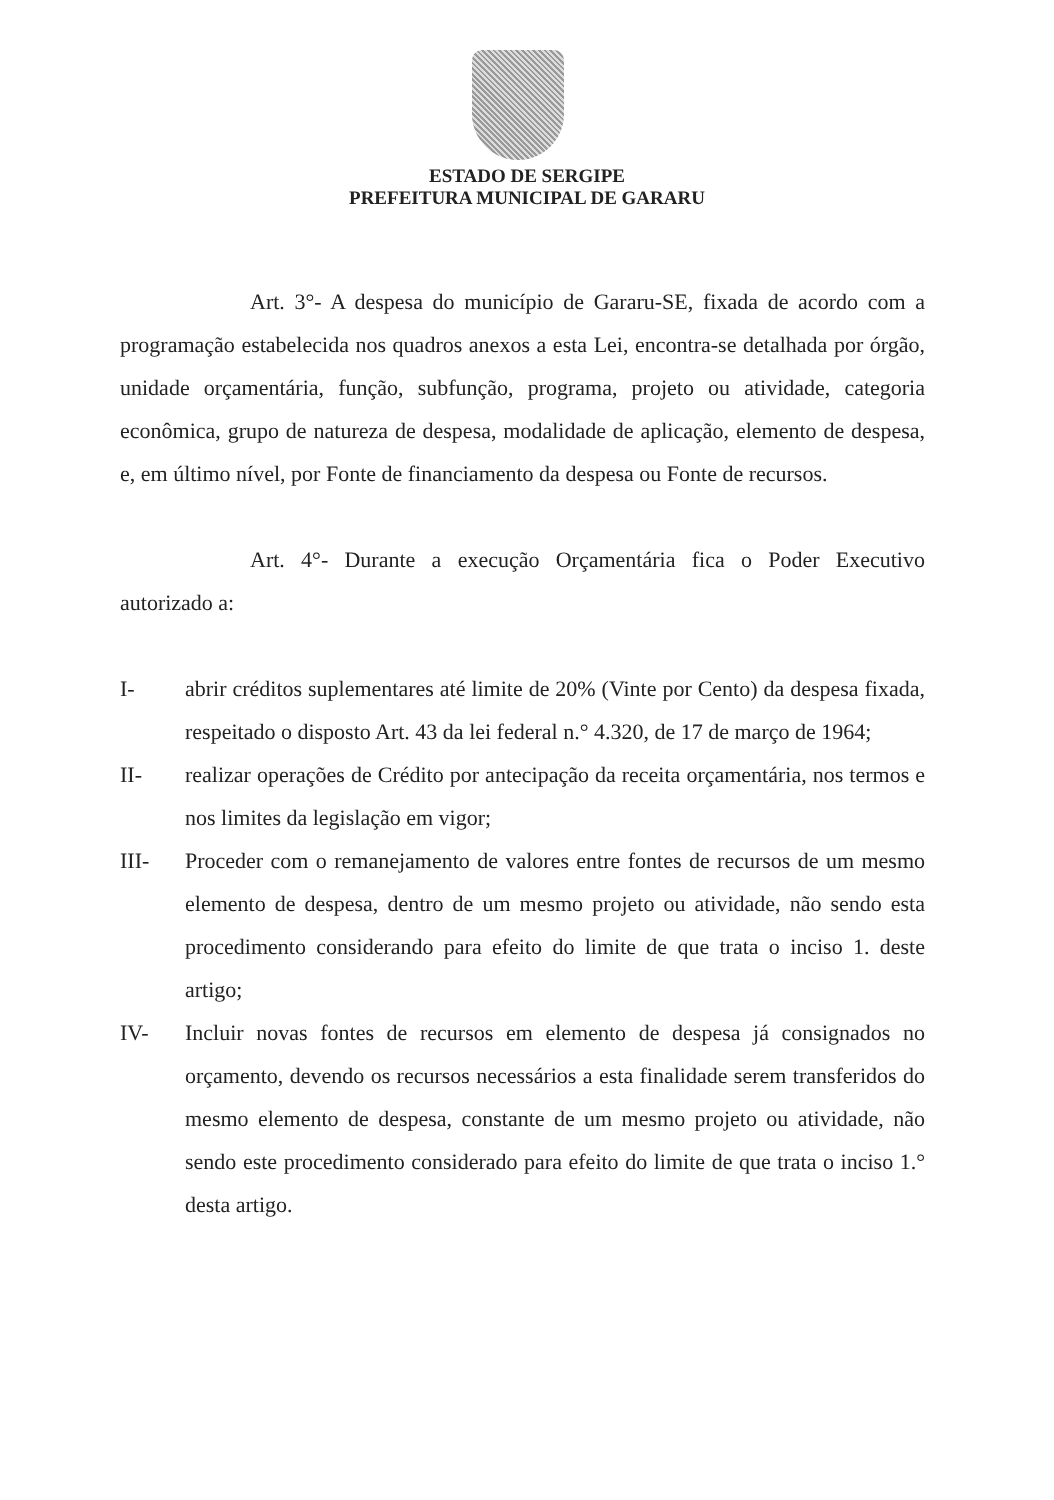ESTADO DE SERGIPE
PREFEITURA MUNICIPAL DE GARARU
Art. 3°- A despesa do município de Gararu-SE, fixada de acordo com a programação estabelecida nos quadros anexos a esta Lei, encontra-se detalhada por órgão, unidade orçamentária, função, subfunção, programa, projeto ou atividade, categoria econômica, grupo de natureza de despesa, modalidade de aplicação, elemento de despesa, e, em último nível, por Fonte de financiamento da despesa ou Fonte de recursos.
Art. 4°- Durante a execução Orçamentária fica o Poder Executivo autorizado a:
I- abrir créditos suplementares até limite de 20% (Vinte por Cento) da despesa fixada, respeitado o disposto Art. 43 da lei federal n.° 4.320, de 17 de março de 1964;
II- realizar operações de Crédito por antecipação da receita orçamentária, nos termos e nos limites da legislação em vigor;
III- Proceder com o remanejamento de valores entre fontes de recursos de um mesmo elemento de despesa, dentro de um mesmo projeto ou atividade, não sendo esta procedimento considerando para efeito do limite de que trata o inciso 1. deste artigo;
IV- Incluir novas fontes de recursos em elemento de despesa já consignados no orçamento, devendo os recursos necessários a esta finalidade serem transferidos do mesmo elemento de despesa, constante de um mesmo projeto ou atividade, não sendo este procedimento considerado para efeito do limite de que trata o inciso 1.° desta artigo.